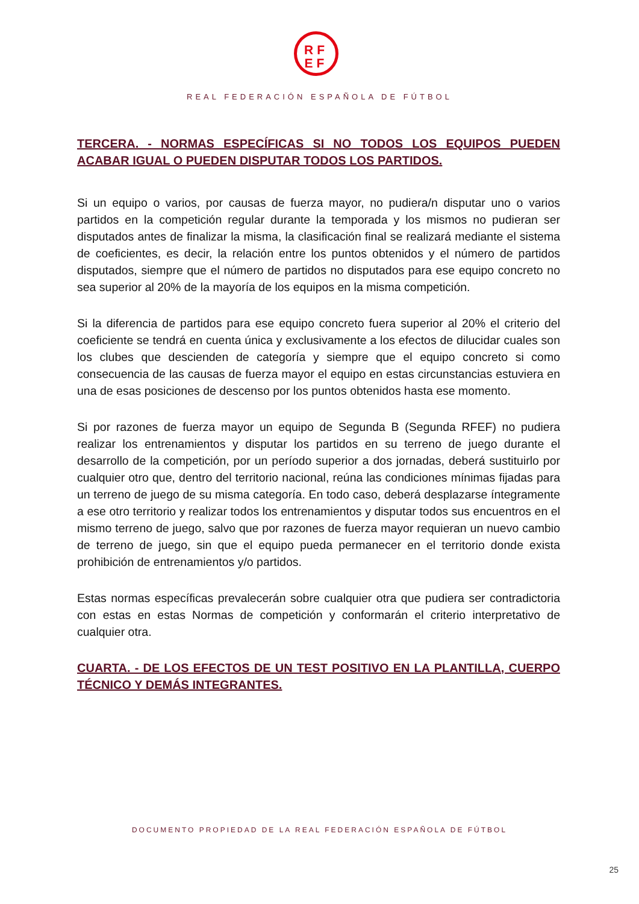RF
EF
REAL FEDERACIÓN ESPAÑOLA DE FÚTBOL
TERCERA. - NORMAS ESPECÍFICAS SI NO TODOS LOS EQUIPOS PUEDEN ACABAR IGUAL O PUEDEN DISPUTAR TODOS LOS PARTIDOS.
Si un equipo o varios, por causas de fuerza mayor, no pudiera/n disputar uno o varios partidos en la competición regular durante la temporada y los mismos no pudieran ser disputados antes de finalizar la misma, la clasificación final se realizará mediante el sistema de coeficientes, es decir, la relación entre los puntos obtenidos y el número de partidos disputados, siempre que el número de partidos no disputados para ese equipo concreto no sea superior al 20% de la mayoría de los equipos en la misma competición.
Si la diferencia de partidos para ese equipo concreto fuera superior al 20% el criterio del coeficiente se tendrá en cuenta única y exclusivamente a los efectos de dilucidar cuales son los clubes que descienden de categoría y siempre que el equipo concreto si como consecuencia de las causas de fuerza mayor el equipo en estas circunstancias estuviera en una de esas posiciones de descenso por los puntos obtenidos hasta ese momento.
Si por razones de fuerza mayor un equipo de Segunda B (Segunda RFEF) no pudiera realizar los entrenamientos y disputar los partidos en su terreno de juego durante el desarrollo de la competición, por un período superior a dos jornadas, deberá sustituirlo por cualquier otro que, dentro del territorio nacional, reúna las condiciones mínimas fijadas para un terreno de juego de su misma categoría. En todo caso, deberá desplazarse íntegramente a ese otro territorio y realizar todos los entrenamientos y disputar todos sus encuentros en el mismo terreno de juego, salvo que por razones de fuerza mayor requieran un nuevo cambio de terreno de juego, sin que el equipo pueda permanecer en el territorio donde exista prohibición de entrenamientos y/o partidos.
Estas normas específicas prevalecerán sobre cualquier otra que pudiera ser contradictoria con estas en estas Normas de competición y conformarán el criterio interpretativo de cualquier otra.
CUARTA. - DE LOS EFECTOS DE UN TEST POSITIVO EN LA PLANTILLA, CUERPO TÉCNICO Y DEMÁS INTEGRANTES.
DOCUMENTO PROPIEDAD DE LA REAL FEDERACIÓN ESPAÑOLA DE FÚTBOL
25